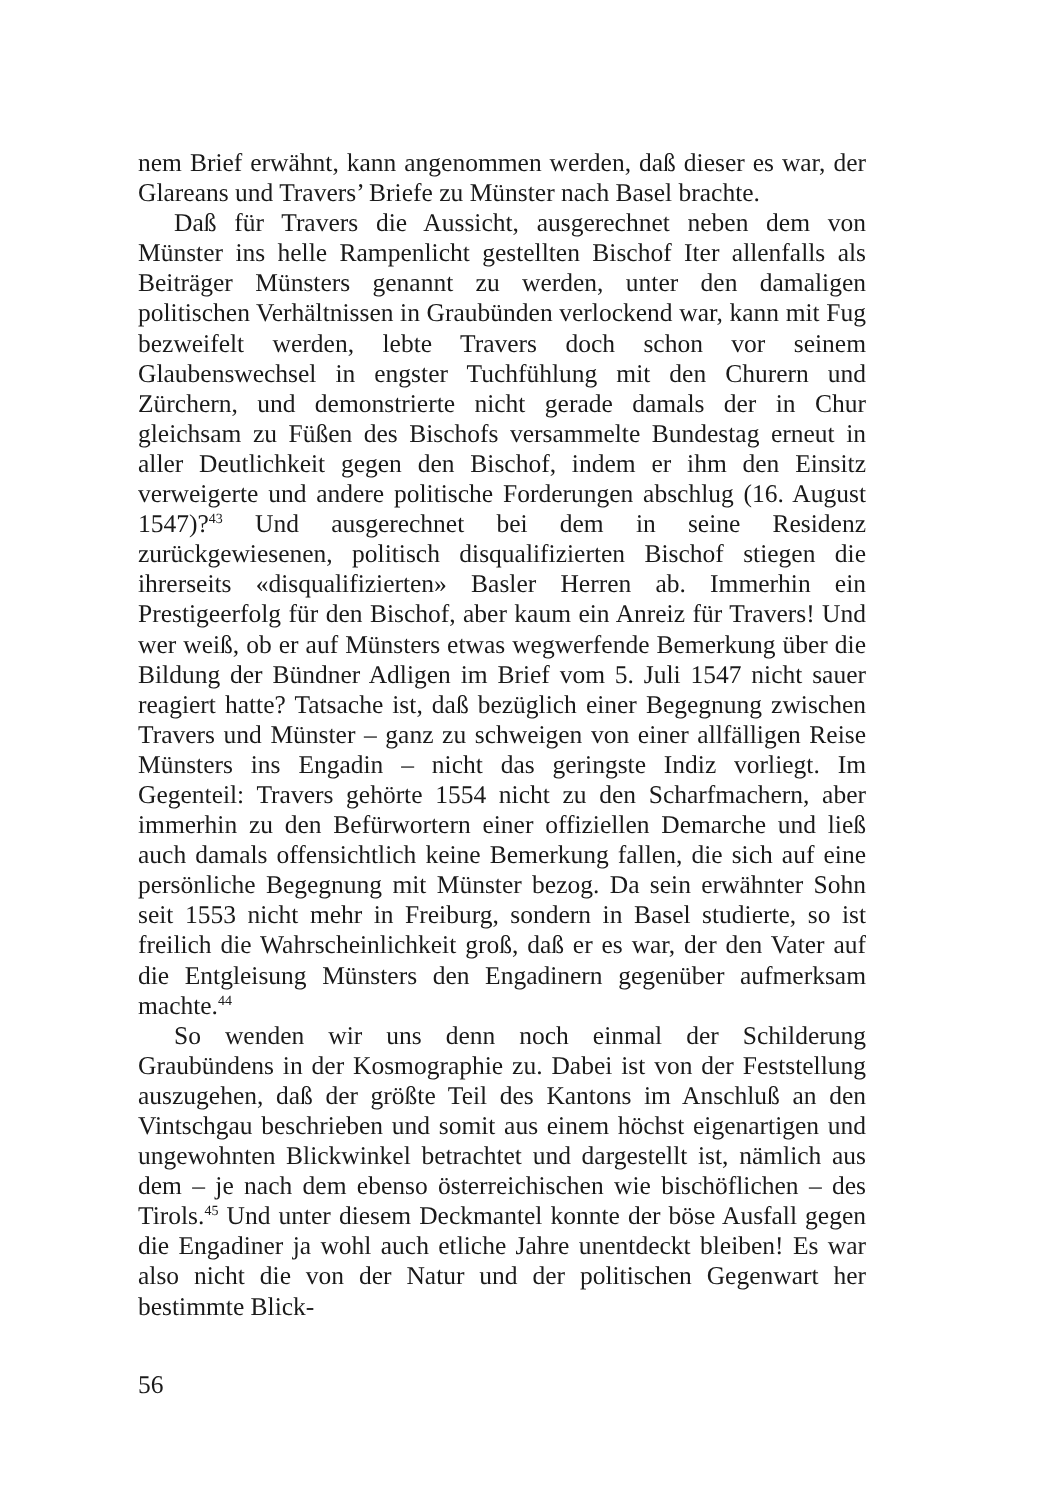nem Brief erwähnt, kann angenommen werden, daß dieser es war, der Glareans und Travers’ Briefe zu Münster nach Basel brachte.
Daß für Travers die Aussicht, ausgerechnet neben dem von Münster ins helle Rampenlicht gestellten Bischof Iter allenfalls als Beiträger Münsters genannt zu werden, unter den damaligen politischen Verhältnissen in Graubünden verlockend war, kann mit Fug bezweifelt werden, lebte Travers doch schon vor seinem Glaubenswechsel in engster Tuchfühlung mit den Churern und Zürchern, und demonstrierte nicht gerade damals der in Chur gleichsam zu Füßen des Bischofs versammelte Bundestag erneut in aller Deutlichkeit gegen den Bischof, indem er ihm den Einsitz verweigerte und andere politische Forderungen abschlug (16. August 1547)?<sup>43</sup> Und ausgerechnet bei dem in seine Residenz zurückgewiesenen, politisch disqualifizierten Bischof stiegen die ihrerseits «disqualifizierten» Basler Herren ab. Immerhin ein Prestigeerfolg für den Bischof, aber kaum ein Anreiz für Travers! Und wer weiß, ob er auf Münsters etwas wegwerfende Bemerkung über die Bildung der Bündner Adligen im Brief vom 5. Juli 1547 nicht sauer reagiert hatte? Tatsache ist, daß bezüglich einer Begegnung zwischen Travers und Münster – ganz zu schweigen von einer allfälligen Reise Münsters ins Engadin – nicht das geringste Indiz vorliegt. Im Gegenteil: Travers gehörte 1554 nicht zu den Scharfmachern, aber immerhin zu den Befürwortern einer offiziellen Demarche und ließ auch damals offensichtlich keine Bemerkung fallen, die sich auf eine persönliche Begegnung mit Münster bezog. Da sein erwähnter Sohn seit 1553 nicht mehr in Freiburg, sondern in Basel studierte, so ist freilich die Wahrscheinlichkeit groß, daß er es war, der den Vater auf die Entgleisung Münsters den Engadinern gegenüber aufmerksam machte.<sup>44</sup>
So wenden wir uns denn noch einmal der Schilderung Graubündens in der Kosmographie zu. Dabei ist von der Feststellung auszugehen, daß der größte Teil des Kantons im Anschluß an den Vintschgau beschrieben und somit aus einem höchst eigenartigen und ungewohnten Blickwinkel betrachtet und dargestellt ist, nämlich aus dem – je nach dem ebenso österreichischen wie bischöflichen – des Tirols.<sup>45</sup> Und unter diesem Deckmantel konnte der böse Ausfall gegen die Engadiner ja wohl auch etliche Jahre unentdeckt bleiben! Es war also nicht die von der Natur und der politischen Gegenwart her bestimmte Blick-
56